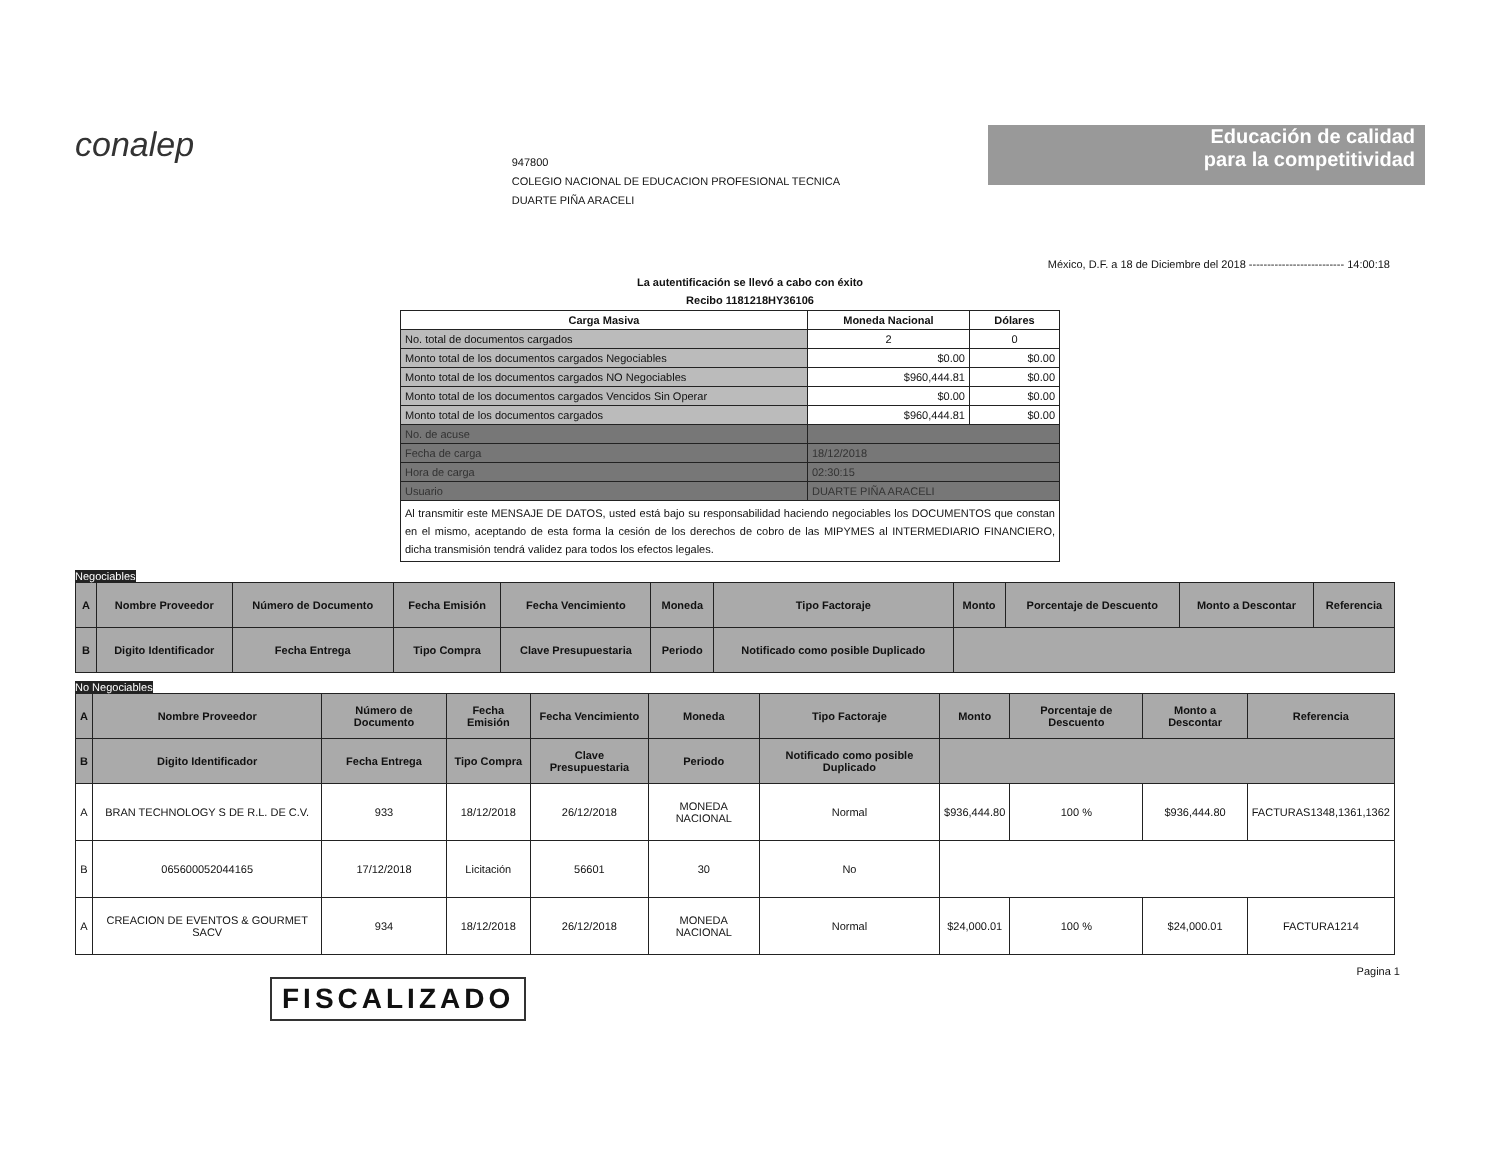conalep
947800
COLEGIO NACIONAL DE EDUCACION PROFESIONAL TECNICA
DUARTE PIÑA ARACELI
Educación de calidad
para la competitividad
México, D.F. a 18 de Diciembre del 2018 -------------------------- 14:00:18
La autentificación se llevó a cabo con éxito
Recibo 1181218HY36106
| Carga Masiva | Moneda Nacional | Dólares |
| --- | --- | --- |
| No. total de documentos cargados | 2 | 0 |
| Monto total de los documentos cargados Negociables | $0.00 | $0.00 |
| Monto total de los documentos cargados NO Negociables | $960,444.81 | $0.00 |
| Monto total de los documentos cargados Vencidos Sin Operar | $0.00 | $0.00 |
| Monto total de los documentos cargados | $960,444.81 | $0.00 |
| No. de acuse | | |
| Fecha de carga | 18/12/2018 | |
| Hora de carga | 02:30:15 | |
| Usuario | DUARTE PIÑA ARACELI | |
| Al transmitir este MENSAJE DE DATOS, usted está bajo su responsabilidad haciendo negociables los DOCUMENTOS que constan en el mismo, aceptando de esta forma la cesión de los derechos de cobro de las MIPYMES al INTERMEDIARIO FINANCIERO, dicha transmisión tendrá validez para todos los efectos legales. | | |
Negociables
| A | Nombre Proveedor | Número de Documento | Fecha Emisión | Fecha Vencimiento | Moneda | Tipo Factoraje | Monto | Porcentaje de Descuento | Monto a Descontar | Referencia |
| --- | --- | --- | --- | --- | --- | --- | --- | --- | --- | --- |
| B | Digito Identificador | Fecha Entrega | Tipo Compra | Clave Presupuestaria | Periodo | Notificado como posible Duplicado | | | | |
No Negociables
| A | Nombre Proveedor | Número de Documento | Fecha Emisión | Fecha Vencimiento | Moneda | Tipo Factoraje | Monto | Porcentaje de Descuento | Monto a Descontar | Referencia |
| --- | --- | --- | --- | --- | --- | --- | --- | --- | --- | --- |
| B | Digito Identificador | Fecha Entrega | Tipo Compra | Clave Presupuestaria | Periodo | Notificado como posible Duplicado | | | | |
| A | BRAN TECHNOLOGY S DE R.L. DE C.V. | 933 | 18/12/2018 | 26/12/2018 | MONEDA NACIONAL | Normal | $936,444.80 | 100 % | $936,444.80 | FACTURAS1348,1361,1362 |
| B | 065600052044165 | 17/12/2018 | Licitación | 56601 | 30 | No | | | | |
| A | CREACION DE EVENTOS & GOURMET SACV | 934 | 18/12/2018 | 26/12/2018 | MONEDA NACIONAL | Normal | $24,000.01 | 100 % | $24,000.01 | FACTURA1214 |
Pagina 1
FISCALIZADO